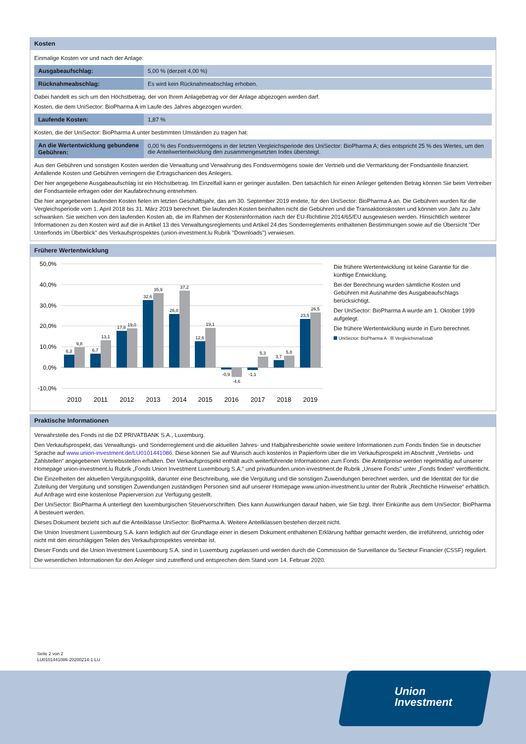Kosten
Einmalige Kosten vor und nach der Anlage:
| Ausgabeaufschlag: | 5,00 % (derzeit 4,00 %) |
| Rücknahmeabschlag: | Es wird kein Rücknahmeabschlag erhoben. |
Dabei handelt es sich um den Höchstbetrag, der von Ihrem Anlagebetrag vor der Anlage abgezogen werden darf.
Kosten, die dem UniSector: BioPharma A im Laufe des Jahres abgezogen wurden:
| Laufende Kosten: | 1,87 % |
Kosten, die der UniSector: BioPharma A unter bestimmten Umständen zu tragen hat:
| An die Wertentwicklung gebundene Gebühren: | 0,00 % des Fondsvermögens in der letzten Vergleichsperiode des UniSector: BioPharma A; dies entspricht 25 % des Wertes, um den die Anteilwertentwicklung den zusammengesetzten Index übersteigt. |
Aus den Gebühren und sonstigen Kosten werden die Verwaltung und Verwahrung des Fondsvermögens sowie der Vertrieb und die Vermarktung der Fondsanteile finanziert. Anfallende Kosten und Gebühren verringern die Ertragschancen des Anlegers.
Der hier angegebene Ausgabeaufschlag ist ein Höchstbetrag. Im Einzelfall kann er geringer ausfallen. Den tatsächlich für einen Anleger geltenden Betrag können Sie beim Vertreiber der Fondsanteile erfragen oder der Kaufabrechnung entnehmen.
Die hier angegebenen laufenden Kosten fielen im letzten Geschäftsjahr, das am 30. September 2019 endete, für den UniSector: BioPharma A an. Die Gebühren wurden für die Vergleichsperiode vom 1. April 2018 bis 31. März 2019 berechnet. Die laufenden Kosten beinhalten nicht die Gebühren und die Transaktionskosten und können von Jahr zu Jahr schwanken. Sie weichen von den laufenden Kosten ab, die im Rahmen der Kosteninformation nach der EU-Richtlinie 2014/65/EU ausgewiesen werden. Hinsichtlich weiterer Informationen zu den Kosten wird auf die in Artikel 13 des Verwaltungsreglements und Artikel 24 des Sonderreglements enthaltenen Bestimmungen sowie auf die Übersicht "Der Unterfonds im Überblick" des Verkaufsprospektes (union-investment.lu Rubrik "Downloads") verwiesen.
Frühere Wertentwicklung
50,0%
40,0%
30,0%
20,0%
10,0%
0,0%
-10,0%
6,3
9,8
6,7
13,1
17,8
19,0
32,6
35,9
26,0
37,2
12,6
19,1
-0,9
-4,6
-1,1
5,3
3,7
5,8
23,5
26,5
2010
2011
2012
2013
2014
2015
2016
2017
2018
2019
Die frühere Wertentwicklung ist keine Garantie für die künftige Entwicklung.
Bei der Berechnung wurden sämtliche Kosten und Gebühren mit Ausnahme des Ausgabeaufschlags berücksichtigt.
Der UniSector: BioPharma A wurde am 1. Oktober 1999 aufgelegt.
Die frühere Wertentwicklung wurde in Euro berechnet.
UniSector: BioPharma A Vergleichsmaßstab
Praktische Informationen
Verwahrstelle des Fonds ist die DZ PRIVATBANK S.A., Luxemburg.
Den Verkaufsprospekt, das Verwaltungs- und Sonderreglement und die aktuellen Jahres- und Halbjahresberichte sowie weitere Informationen zum Fonds finden Sie in deutscher Sprache auf www.union-investment.de/LU0101441086. Diese können Sie auf Wunsch auch kostenlos in Papierform über die im Verkaufsprospekt im Abschnitt „Vertriebs- und Zahlstellen“ angegebenen Vertriebsstellen erhalten. Der Verkaufsprospekt enthält auch weiterführende Informationen zum Fonds. Die Anteilpreise werden regelmäßig auf unserer Homepage union-investment.lu Rubrik „Fonds Union Investment Luxembourg S.A.“ und privatkunden.union-investment.de Rubrik „Unsere Fonds" unter „Fonds finden“ veröffentlicht.
Die Einzelheiten der aktuellen Vergütungspolitik, darunter eine Beschreibung, wie die Vergütung und die sonstigen Zuwendungen berechnet werden, und die Identität der für die Zuteilung der Vergütung und sonstigen Zuwendungen zuständigen Personen sind auf unserer Homepage www.union-investment.lu unter der Rubrik „Rechtliche Hinweise“ erhältlich. Auf Anfrage wird eine kostenlose Papierversion zur Verfügung gestellt.
Der UniSector: BioPharma A unterliegt den luxemburgischen Steuervorschriften. Dies kann Auswirkungen darauf haben, wie Sie bzgl. Ihrer Einkünfte aus dem UniSector: BioPharma A besteuert werden.
Dieses Dokument bezieht sich auf die Anteilklasse UniSector: BioPharma A. Weitere Anteilklassen bestehen derzeit nicht.
Die Union Investment Luxembourg S.A. kann lediglich auf der Grundlage einer in diesem Dokument enthaltenen Erklärung haftbar gemacht werden, die irreführend, unrichtig oder nicht mit den einschlägigen Teilen des Verkaufsprospektes vereinbar ist.
Dieser Fonds und die Union Investment Luxembourg S.A. sind in Luxemburg zugelassen und werden durch die Commission de Surveillance du Secteur Financier (CSSF) reguliert.
Die wesentlichen Informationen für den Anleger sind zutreffend und entsprechen dem Stand vom 14. Februar 2020.
Seite 2 von 2
LU0101441086-20200214-1-LU
Union
Investment